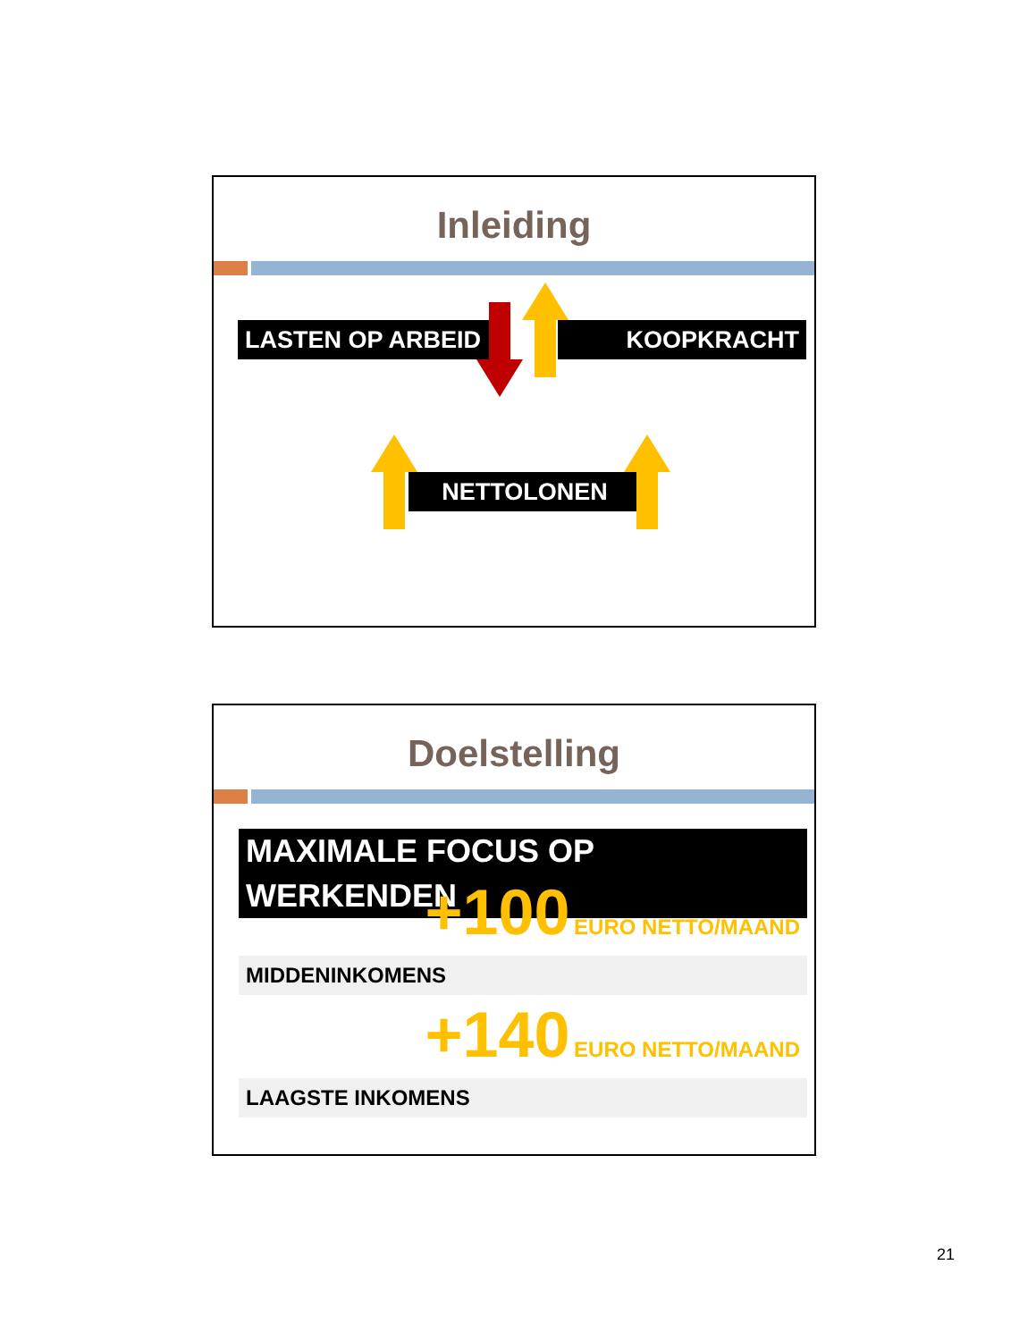Inleiding
LASTEN OP ARBEID KOOPKRACHT
NETTOLONEN
Doelstelling
MAXIMALE FOCUS OP WERKENDEN
+100 EURO NETTO/MAAND
MIDDENINKOMENS
+140 EURO NETTO/MAAND
LAAGSTE INKOMENS
21